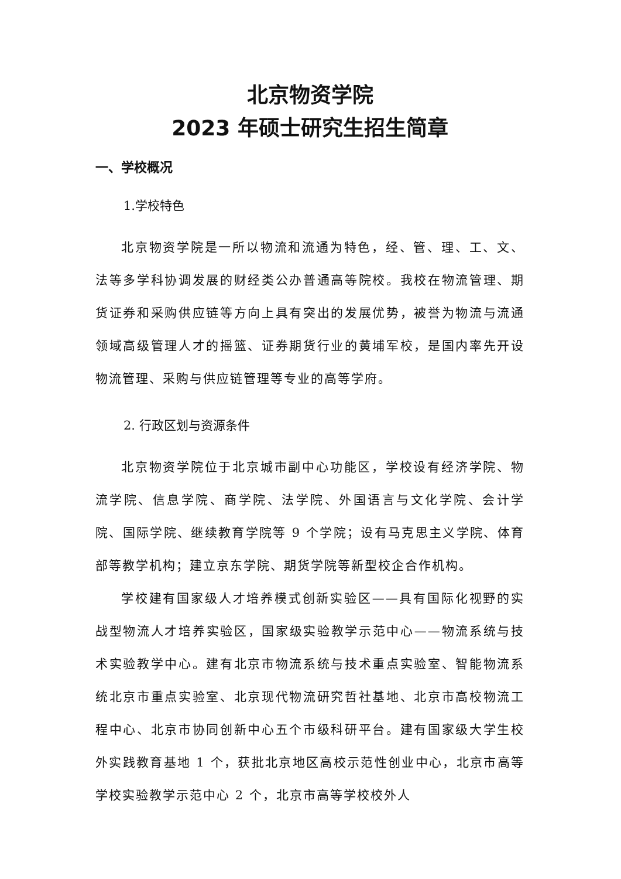北京物资学院
2023 年硕士研究生招生简章
一、学校概况
1.学校特色
北京物资学院是一所以物流和流通为特色，经、管、理、工、文、法等多学科协调发展的财经类公办普通高等院校。我校在物流管理、期货证券和采购供应链等方向上具有突出的发展优势，被誉为物流与流通领域高级管理人才的摇篮、证券期货行业的黄埔军校，是国内率先开设物流管理、采购与供应链管理等专业的高等学府。
2. 行政区划与资源条件
北京物资学院位于北京城市副中心功能区，学校设有经济学院、物流学院、信息学院、商学院、法学院、外国语言与文化学院、会计学院、国际学院、继续教育学院等 9 个学院；设有马克思主义学院、体育部等教学机构；建立京东学院、期货学院等新型校企合作机构。
学校建有国家级人才培养模式创新实验区——具有国际化视野的实战型物流人才培养实验区，国家级实验教学示范中心——物流系统与技术实验教学中心。建有北京市物流系统与技术重点实验室、智能物流系统北京市重点实验室、北京现代物流研究哲社基地、北京市高校物流工程中心、北京市协同创新中心五个市级科研平台。建有国家级大学生校外实践教育基地 1 个，获批北京地区高校示范性创业中心，北京市高等学校实验教学示范中心 2 个，北京市高等学校校外人